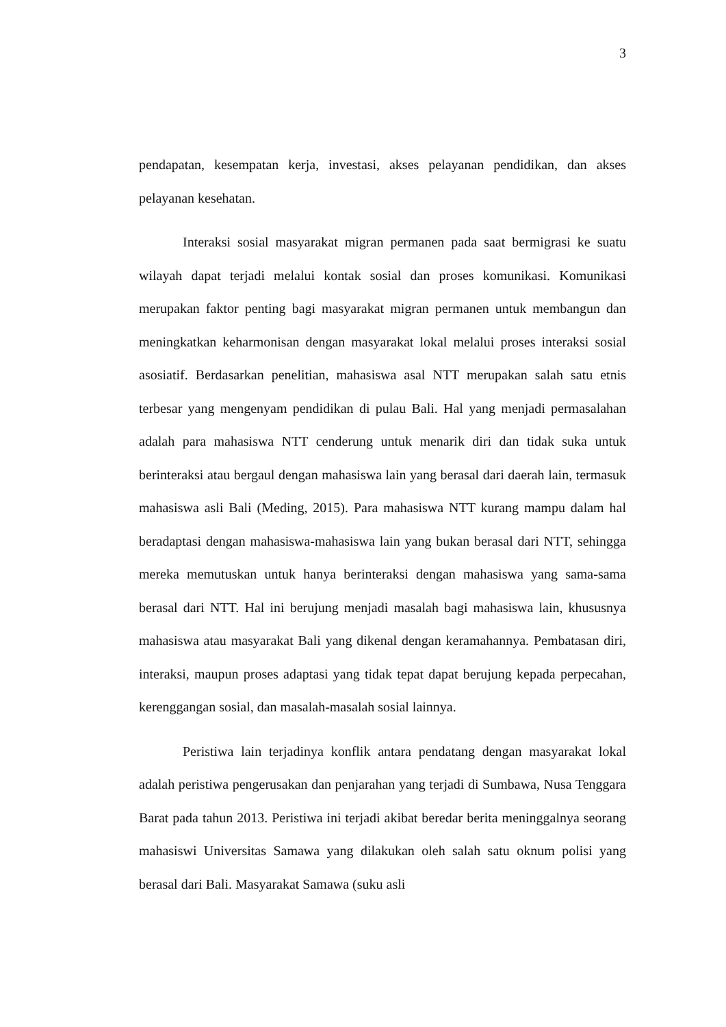3
pendapatan, kesempatan kerja, investasi, akses pelayanan pendidikan, dan akses pelayanan kesehatan.
Interaksi sosial masyarakat migran permanen pada saat bermigrasi ke suatu wilayah dapat terjadi melalui kontak sosial dan proses komunikasi. Komunikasi merupakan faktor penting bagi masyarakat migran permanen untuk membangun dan meningkatkan keharmonisan dengan masyarakat lokal melalui proses interaksi sosial asosiatif. Berdasarkan penelitian, mahasiswa asal NTT merupakan salah satu etnis terbesar yang mengenyam pendidikan di pulau Bali. Hal yang menjadi permasalahan adalah para mahasiswa NTT cenderung untuk menarik diri dan tidak suka untuk berinteraksi atau bergaul dengan mahasiswa lain yang berasal dari daerah lain, termasuk mahasiswa asli Bali (Meding, 2015). Para mahasiswa NTT kurang mampu dalam hal beradaptasi dengan mahasiswa-mahasiswa lain yang bukan berasal dari NTT, sehingga mereka memutuskan untuk hanya berinteraksi dengan mahasiswa yang sama-sama berasal dari NTT. Hal ini berujung menjadi masalah bagi mahasiswa lain, khususnya mahasiswa atau masyarakat Bali yang dikenal dengan keramahannya. Pembatasan diri, interaksi, maupun proses adaptasi yang tidak tepat dapat berujung kepada perpecahan, kerenggangan sosial, dan masalah-masalah sosial lainnya.
Peristiwa lain terjadinya konflik antara pendatang dengan masyarakat lokal adalah peristiwa pengerusakan dan penjarahan yang terjadi di Sumbawa, Nusa Tenggara Barat pada tahun 2013. Peristiwa ini terjadi akibat beredar berita meninggalnya seorang mahasiswi Universitas Samawa yang dilakukan oleh salah satu oknum polisi yang berasal dari Bali. Masyarakat Samawa (suku asli